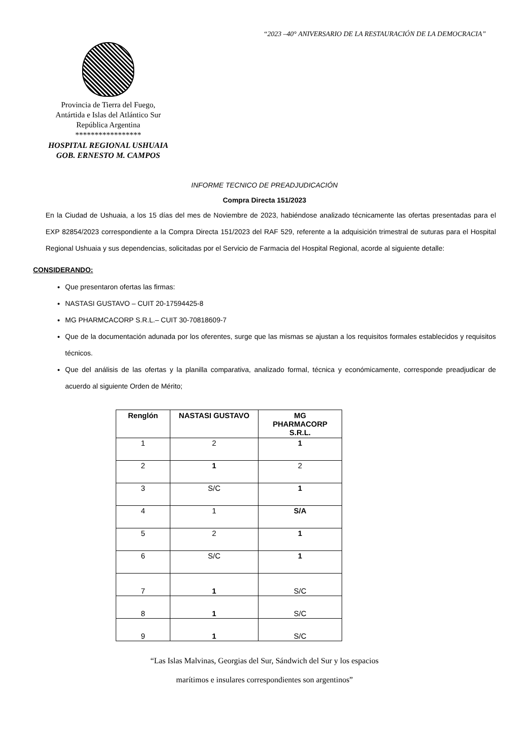“2023 –40° ANIVERSARIO DE LA RESTAURACIÓN DE LA DEMOCRACIA”
Provincia de Tierra del Fuego,
Antártida e Islas del Atlántico Sur
República Argentina
*****************
HOSPITAL REGIONAL USHUAIA
GOB. ERNESTO M. CAMPOS
INFORME TECNICO DE PREADJUDICACIÓN
Compra Directa 151/2023
En la Ciudad de Ushuaia, a los 15 días del mes de Noviembre de 2023, habiéndose analizado técnicamente las ofertas presentadas para el EXP 82854/2023 correspondiente a la Compra Directa 151/2023 del RAF 529, referente a la adquisición trimestral de suturas para el Hospital Regional Ushuaia y sus dependencias, solicitadas por el Servicio de Farmacia del Hospital Regional, acorde al siguiente detalle:
CONSIDERANDO:
Que presentaron ofertas las firmas:
NASTASI GUSTAVO – CUIT 20-17594425-8
MG PHARMCACORP S.R.L.– CUIT 30-70818609-7
Que de la documentación adunada por los oferentes, surge que las mismas se ajustan a los requisitos formales establecidos y requisitos técnicos.
Que del análisis de las ofertas y la planilla comparativa, analizado formal, técnica y económicamente, corresponde preadjudicar de acuerdo al siguiente Orden de Mérito;
| Renglón | NASTASI GUSTAVO | MG PHARMACORP S.R.L. |
| --- | --- | --- |
| 1 | 2 | 1 |
| 2 | 1 | 2 |
| 3 | S/C | 1 |
| 4 | 1 | S/A |
| 5 | 2 | 1 |
| 6 | S/C | 1 |
| 7 | 1 | S/C |
| 8 | 1 | S/C |
| 9 | 1 | S/C |
“Las Islas Malvinas, Georgias del Sur, Sándwich del Sur y los espacios
marítimos e insulares correspondientes son argentinos”